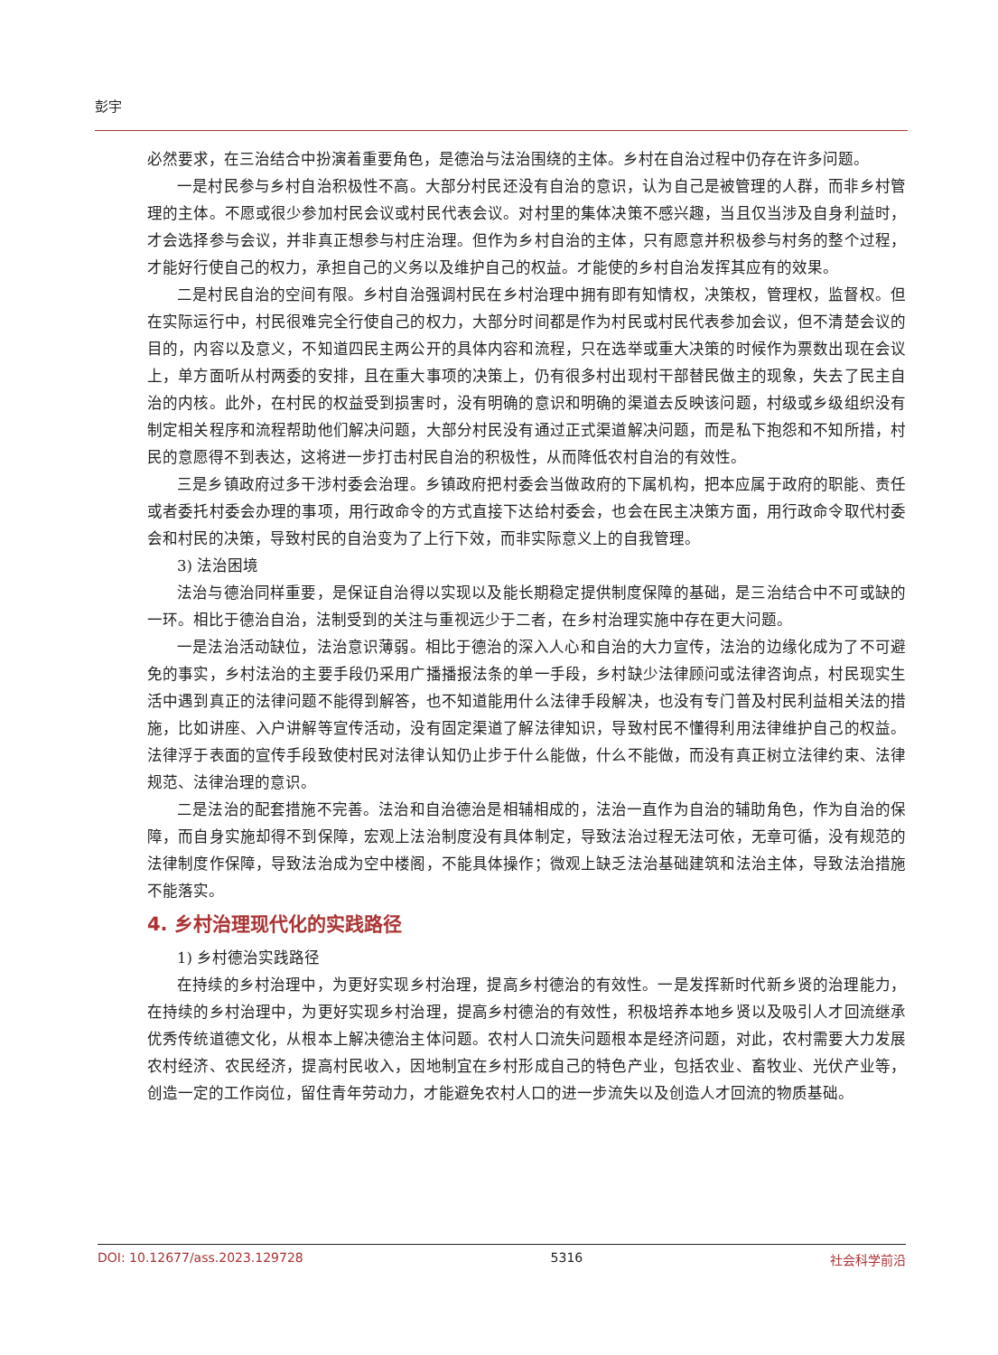彭宇
必然要求，在三治结合中扮演着重要角色，是德治与法治围绕的主体。乡村在自治过程中仍存在许多问题。
一是村民参与乡村自治积极性不高。大部分村民还没有自治的意识，认为自己是被管理的人群，而非乡村管理的主体。不愿或很少参加村民会议或村民代表会议。对村里的集体决策不感兴趣，当且仅当涉及自身利益时，才会选择参与会议，并非真正想参与村庄治理。但作为乡村自治的主体，只有愿意并积极参与村务的整个过程，才能好行使自己的权力，承担自己的义务以及维护自己的权益。才能使的乡村自治发挥其应有的效果。
二是村民自治的空间有限。乡村自治强调村民在乡村治理中拥有即有知情权，决策权，管理权，监督权。但在实际运行中，村民很难完全行使自己的权力，大部分时间都是作为村民或村民代表参加会议，但不清楚会议的目的，内容以及意义，不知道四民主两公开的具体内容和流程，只在选举或重大决策的时候作为票数出现在会议上，单方面听从村两委的安排，且在重大事项的决策上，仍有很多村出现村干部替民做主的现象，失去了民主自治的内核。此外，在村民的权益受到损害时，没有明确的意识和明确的渠道去反映该问题，村级或乡级组织没有制定相关程序和流程帮助他们解决问题，大部分村民没有通过正式渠道解决问题，而是私下抱怨和不知所措，村民的意愿得不到表达，这将进一步打击村民自治的积极性，从而降低农村自治的有效性。
三是乡镇政府过多干涉村委会治理。乡镇政府把村委会当做政府的下属机构，把本应属于政府的职能、责任或者委托村委会办理的事项，用行政命令的方式直接下达给村委会，也会在民主决策方面，用行政命令取代村委会和村民的决策，导致村民的自治变为了上行下效，而非实际意义上的自我管理。
3) 法治困境
法治与德治同样重要，是保证自治得以实现以及能长期稳定提供制度保障的基础，是三治结合中不可或缺的一环。相比于德治自治，法制受到的关注与重视远少于二者，在乡村治理实施中存在更大问题。
一是法治活动缺位，法治意识薄弱。相比于德治的深入人心和自治的大力宣传，法治的边缘化成为了不可避免的事实，乡村法治的主要手段仍采用广播播报法条的单一手段，乡村缺少法律顾问或法律咨询点，村民现实生活中遇到真正的法律问题不能得到解答，也不知道能用什么法律手段解决，也没有专门普及村民利益相关法的措施，比如讲座、入户讲解等宣传活动，没有固定渠道了解法律知识，导致村民不懂得利用法律维护自己的权益。法律浮于表面的宣传手段致使村民对法律认知仍止步于什么能做，什么不能做，而没有真正树立法律约束、法律规范、法律治理的意识。
二是法治的配套措施不完善。法治和自治德治是相辅相成的，法治一直作为自治的辅助角色，作为自治的保障，而自身实施却得不到保障，宏观上法治制度没有具体制定，导致法治过程无法可依，无章可循，没有规范的法律制度作保障，导致法治成为空中楼阁，不能具体操作；微观上缺乏法治基础建筑和法治主体，导致法治措施不能落实。
4. 乡村治理现代化的实践路径
1) 乡村德治实践路径
在持续的乡村治理中，为更好实现乡村治理，提高乡村德治的有效性。一是发挥新时代新乡贤的治理能力，在持续的乡村治理中，为更好实现乡村治理，提高乡村德治的有效性，积极培养本地乡贤以及吸引人才回流继承优秀传统道德文化，从根本上解决德治主体问题。农村人口流失问题根本是经济问题，对此，农村需要大力发展农村经济、农民经济，提高村民收入，因地制宜在乡村形成自己的特色产业，包括农业、畜牧业、光伏产业等，创造一定的工作岗位，留住青年劳动力，才能避免农村人口的进一步流失以及创造人才回流的物质基础。
DOI: 10.12677/ass.2023.129728 5316 社会科学前沿